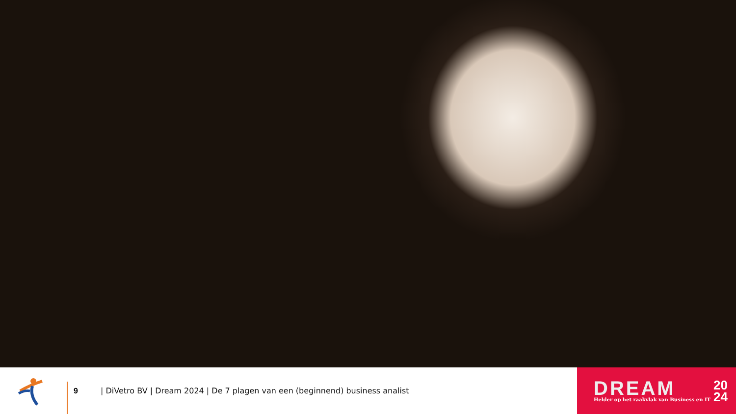9
| DiVetro BV | Dream 2024 | De 7 plagen van een (beginnend) business analist
DREAM
Helder op het raakvlak van Business en IT
20
24